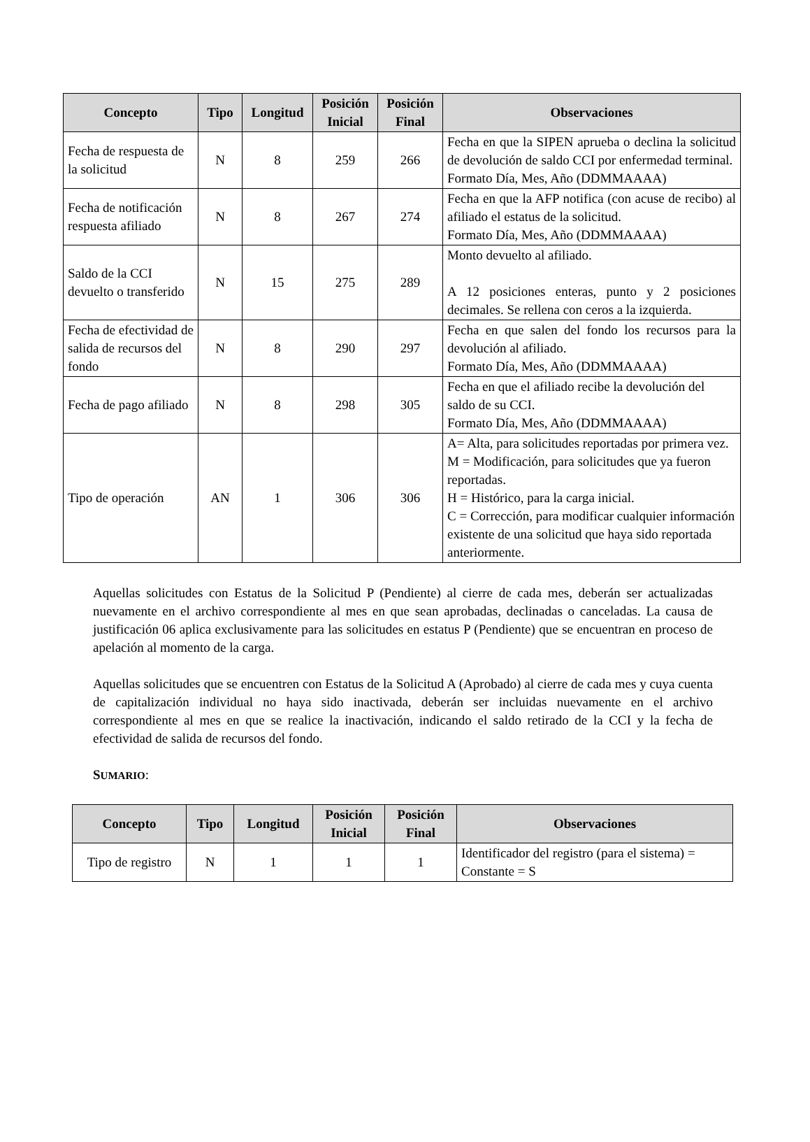| Concepto | Tipo | Longitud | Posición Inicial | Posición Final | Observaciones |
| --- | --- | --- | --- | --- | --- |
| Fecha de respuesta de la solicitud | N | 8 | 259 | 266 | Fecha en que la SIPEN aprueba o declina la solicitud de devolución de saldo CCI por enfermedad terminal. Formato Día, Mes, Año (DDMMAAAA) |
| Fecha de notificación respuesta afiliado | N | 8 | 267 | 274 | Fecha en que la AFP notifica (con acuse de recibo) al afiliado el estatus de la solicitud. Formato Día, Mes, Año (DDMMAAAA) |
| Saldo de la CCI devuelto o transferido | N | 15 | 275 | 289 | Monto devuelto al afiliado. A 12 posiciones enteras, punto y 2 posiciones decimales. Se rellena con ceros a la izquierda. |
| Fecha de efectividad de salida de recursos del fondo | N | 8 | 290 | 297 | Fecha en que salen del fondo los recursos para la devolución al afiliado. Formato Día, Mes, Año (DDMMAAAA) |
| Fecha de pago afiliado | N | 8 | 298 | 305 | Fecha en que el afiliado recibe la devolución del saldo de su CCI. Formato Día, Mes, Año (DDMMAAAA) |
| Tipo de operación | AN | 1 | 306 | 306 | A= Alta, para solicitudes reportadas por primera vez. M = Modificación, para solicitudes que ya fueron reportadas. H = Histórico, para la carga inicial. C = Corrección, para modificar cualquier información existente de una solicitud que haya sido reportada anteriormente. |
Aquellas solicitudes con Estatus de la Solicitud P (Pendiente) al cierre de cada mes, deberán ser actualizadas nuevamente en el archivo correspondiente al mes en que sean aprobadas, declinadas o canceladas. La causa de justificación 06 aplica exclusivamente para las solicitudes en estatus P (Pendiente) que se encuentran en proceso de apelación al momento de la carga.
Aquellas solicitudes que se encuentren con Estatus de la Solicitud A (Aprobado) al cierre de cada mes y cuya cuenta de capitalización individual no haya sido inactivada, deberán ser incluidas nuevamente en el archivo correspondiente al mes en que se realice la inactivación, indicando el saldo retirado de la CCI y la fecha de efectividad de salida de recursos del fondo.
SUMARIO:
| Concepto | Tipo | Longitud | Posición Inicial | Posición Final | Observaciones |
| --- | --- | --- | --- | --- | --- |
| Tipo de registro | N | 1 | 1 | 1 | Identificador del registro (para el sistema) = Constante = S |